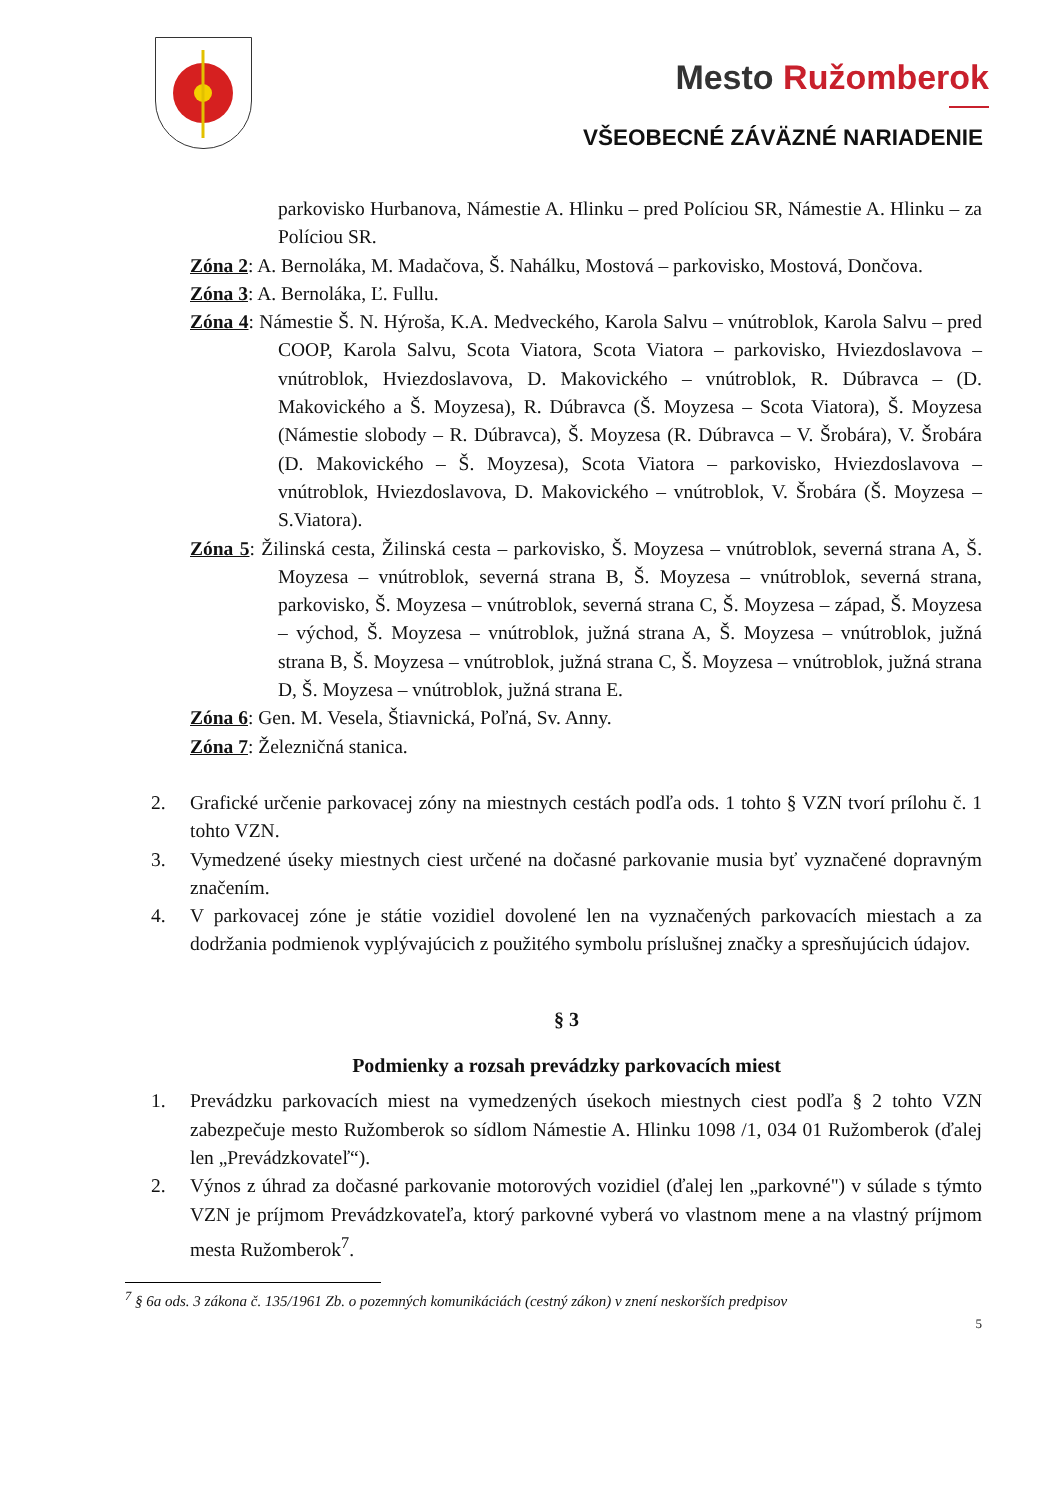Mesto Ružomberok
VŠEOBECNÉ ZÁVÄZNÉ NARIADENIE
parkovisko Hurbanova, Námestie A. Hlinku – pred Políciou SR, Námestie A. Hlinku – za Políciou SR.
Zóna 2: A. Bernoláka, M. Madačova, Š. Nahálku, Mostová – parkovisko, Mostová, Dončova.
Zóna 3: A. Bernoláka, Ľ. Fullu.
Zóna 4: Námestie Š. N. Hýroša, K.A. Medveckého, Karola Salvu – vnútroblok, Karola Salvu – pred COOP, Karola Salvu, Scota Viatora, Scota Viatora – parkovisko, Hviezdoslavova – vnútroblok, Hviezdoslavova, D. Makovického – vnútroblok, R. Dúbravca – (D. Makovického a Š. Moyzesa), R. Dúbravca (Š. Moyzesa – Scota Viatora), Š. Moyzesa (Námestie slobody – R. Dúbravca), Š. Moyzesa (R. Dúbravca – V. Šrobára), V. Šrobára (D. Makovického – Š. Moyzesa), Scota Viatora – parkovisko, Hviezdoslavova – vnútroblok, Hviezdoslavova, D. Makovického – vnútroblok, V. Šrobára (Š. Moyzesa – S.Viatora).
Zóna 5: Žilinská cesta, Žilinská cesta – parkovisko, Š. Moyzesa – vnútroblok, severná strana A, Š. Moyzesa – vnútroblok, severná strana B, Š. Moyzesa – vnútroblok, severná strana, parkovisko, Š. Moyzesa – vnútroblok, severná strana C, Š. Moyzesa – západ, Š. Moyzesa – východ, Š. Moyzesa – vnútroblok, južná strana A, Š. Moyzesa – vnútroblok, južná strana B, Š. Moyzesa – vnútroblok, južná strana C, Š. Moyzesa – vnútroblok, južná strana D, Š. Moyzesa – vnútroblok, južná strana E.
Zóna 6: Gen. M. Vesela, Štiavnická, Poľná, Sv. Anny.
Zóna 7: Železničná stanica.
2. Grafické určenie parkovacej zóny na miestnych cestách podľa ods. 1 tohto § VZN tvorí prílohu č. 1 tohto VZN.
3. Vymedzené úseky miestnych ciest určené na dočasné parkovanie musia byť vyznačené dopravným značením.
4. V parkovacej zóne je státie vozidiel dovolené len na vyznačených parkovacích miestach a za dodržania podmienok vyplývajúcich z použitého symbolu príslušnej značky a spresňujúcich údajov.
§ 3
Podmienky a rozsah prevádzky parkovacích miest
1. Prevádzku parkovacích miest na vymedzených úsekoch miestnych ciest podľa § 2 tohto VZN zabezpečuje mesto Ružomberok so sídlom Námestie A. Hlinku 1098 /1, 034 01 Ružomberok (ďalej len „Prevádzkovateľ“).
2. Výnos z úhrad za dočasné parkovanie motorových vozidiel (ďalej len „parkovné") v súlade s týmto VZN je príjmom Prevádzkovateľa, ktorý parkovné vyberá vo vlastnom mene a na vlastný príjmom mesta Ružomberok<sup>7</sup>.
<sup>7</sup> § 6a ods. 3 zákona č. 135/1961 Zb. o pozemných komunikáciách (cestný zákon) v znení neskorších predpisov
5